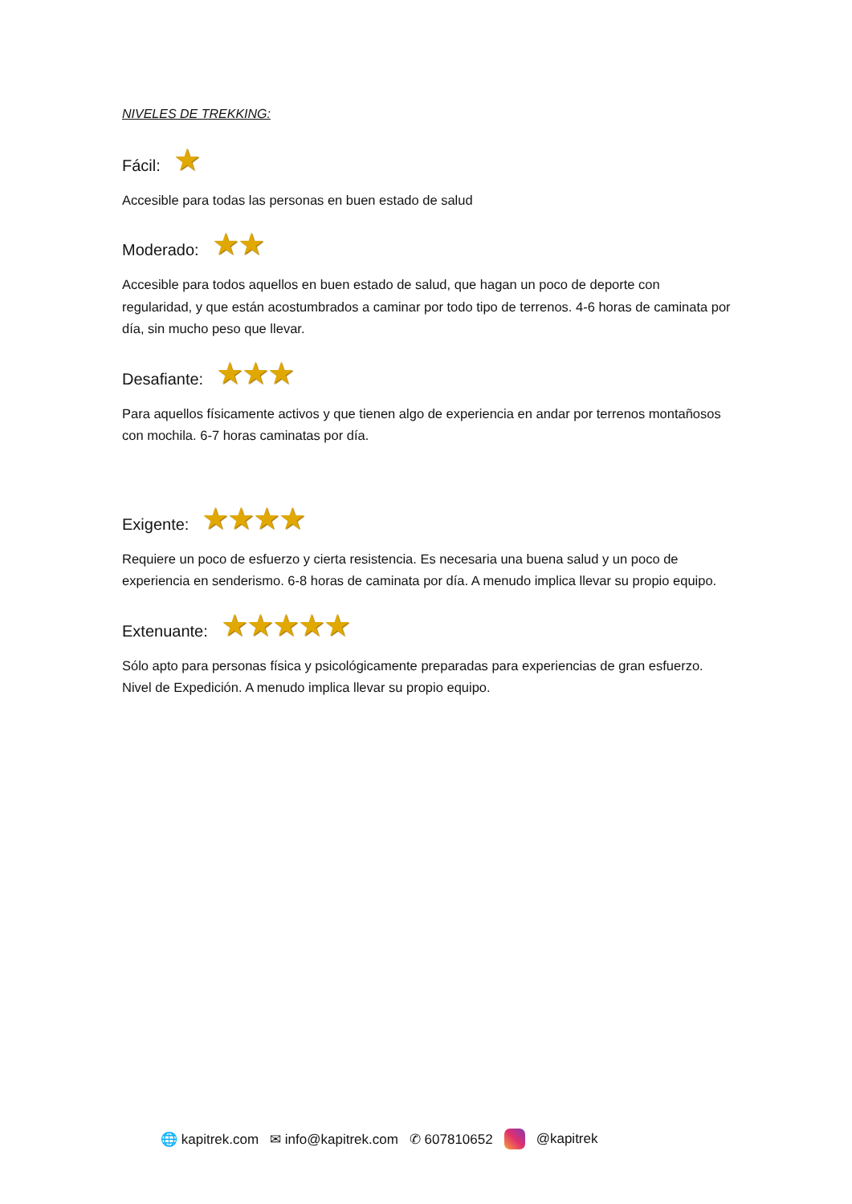NIVELES DE TREKKING:
Fácil: ★
Accesible para todas las personas en buen estado de salud
Moderado: ★★
Accesible para todos aquellos en buen estado de salud, que hagan un poco de deporte con regularidad, y que están acostumbrados a caminar por todo tipo de terrenos. 4-6 horas de caminata por día, sin mucho peso que llevar.
Desafiante: ★★★
Para aquellos físicamente activos y que tienen algo de experiencia en andar por terrenos montañosos con mochila. 6-7 horas caminatas por día.
Exigente: ★★★★
Requiere un poco de esfuerzo y cierta resistencia. Es necesaria una buena salud y un poco de experiencia en senderismo. 6-8 horas de caminata por día. A menudo implica llevar su propio equipo.
Extenuante: ★★★★★
Sólo apto para personas física y psicológicamente preparadas para experiencias de gran esfuerzo. Nivel de Expedición. A menudo implica llevar su propio equipo.
🌐 kapitrek.com ✉ info@kapitrek.com ✆ 607810652 @kapitrek